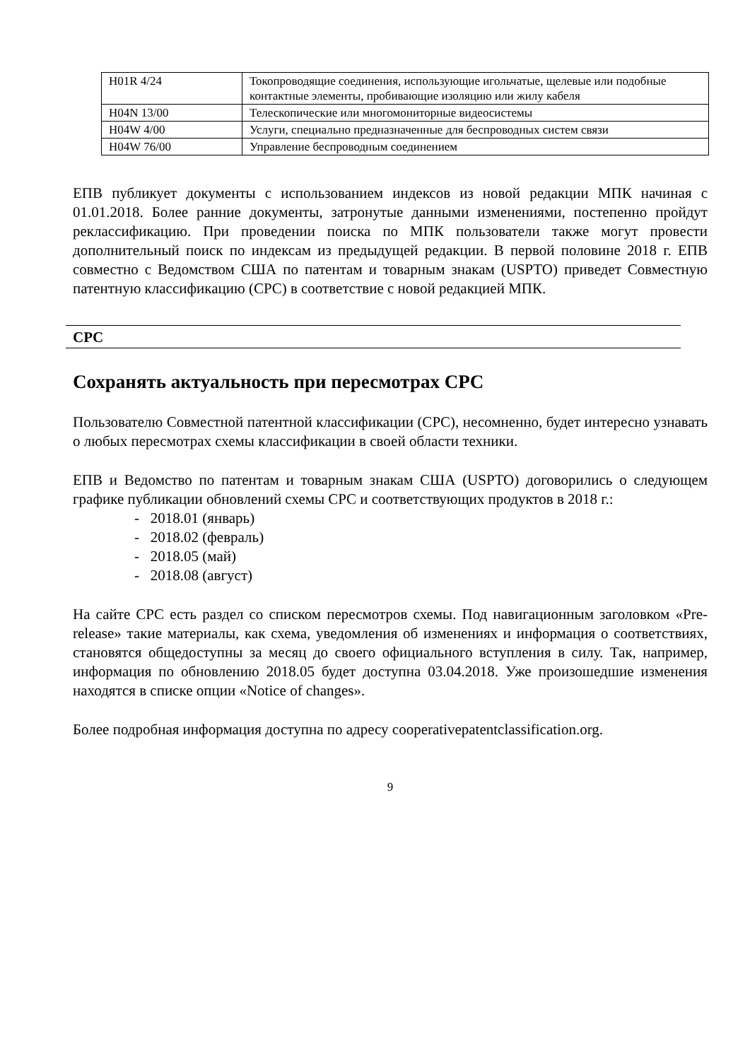| H01R 4/24 | Токопроводящие соединения, использующие игольчатые, щелевые или подобные контактные элементы, пробивающие изоляцию или жилу кабеля |
| H04N 13/00 | Телескопические или многомониторные видеосистемы |
| H04W 4/00 | Услуги, специально предназначенные для беспроводных систем связи |
| H04W 76/00 | Управление беспроводным соединением |
ЕПВ публикует документы с использованием индексов из новой редакции МПК начиная с 01.01.2018. Более ранние документы, затронутые данными изменениями, постепенно пройдут реклассификацию. При проведении поиска по МПК пользователи также могут провести дополнительный поиск по индексам из предыдущей редакции. В первой половине 2018 г. ЕПВ совместно с Ведомством США по патентам и товарным знакам (USPTO) приведет Совместную патентную классификацию (CPC) в соответствие с новой редакцией МПК.
CPC
Сохранять актуальность при пересмотрах CPC
Пользователю Совместной патентной классификации (CPC), несомненно, будет интересно узнавать о любых пересмотрах схемы классификации в своей области техники.
ЕПВ и Ведомство по патентам и товарным знакам США (USPTO) договорились о следующем графике публикации обновлений схемы CPC и соответствующих продуктов в 2018 г.:
- 2018.01 (январь)
- 2018.02 (февраль)
- 2018.05 (май)
- 2018.08 (август)
На сайте CPC есть раздел со списком пересмотров схемы. Под навигационным заголовком «Pre-release» такие материалы, как схема, уведомления об изменениях и информация о соответствиях, становятся общедоступны за месяц до своего официального вступления в силу. Так, например, информация по обновлению 2018.05 будет доступна 03.04.2018. Уже произошедшие изменения находятся в списке опции «Notice of changes».
Более подробная информация доступна по адресу cooperativepatentclassification.org.
9